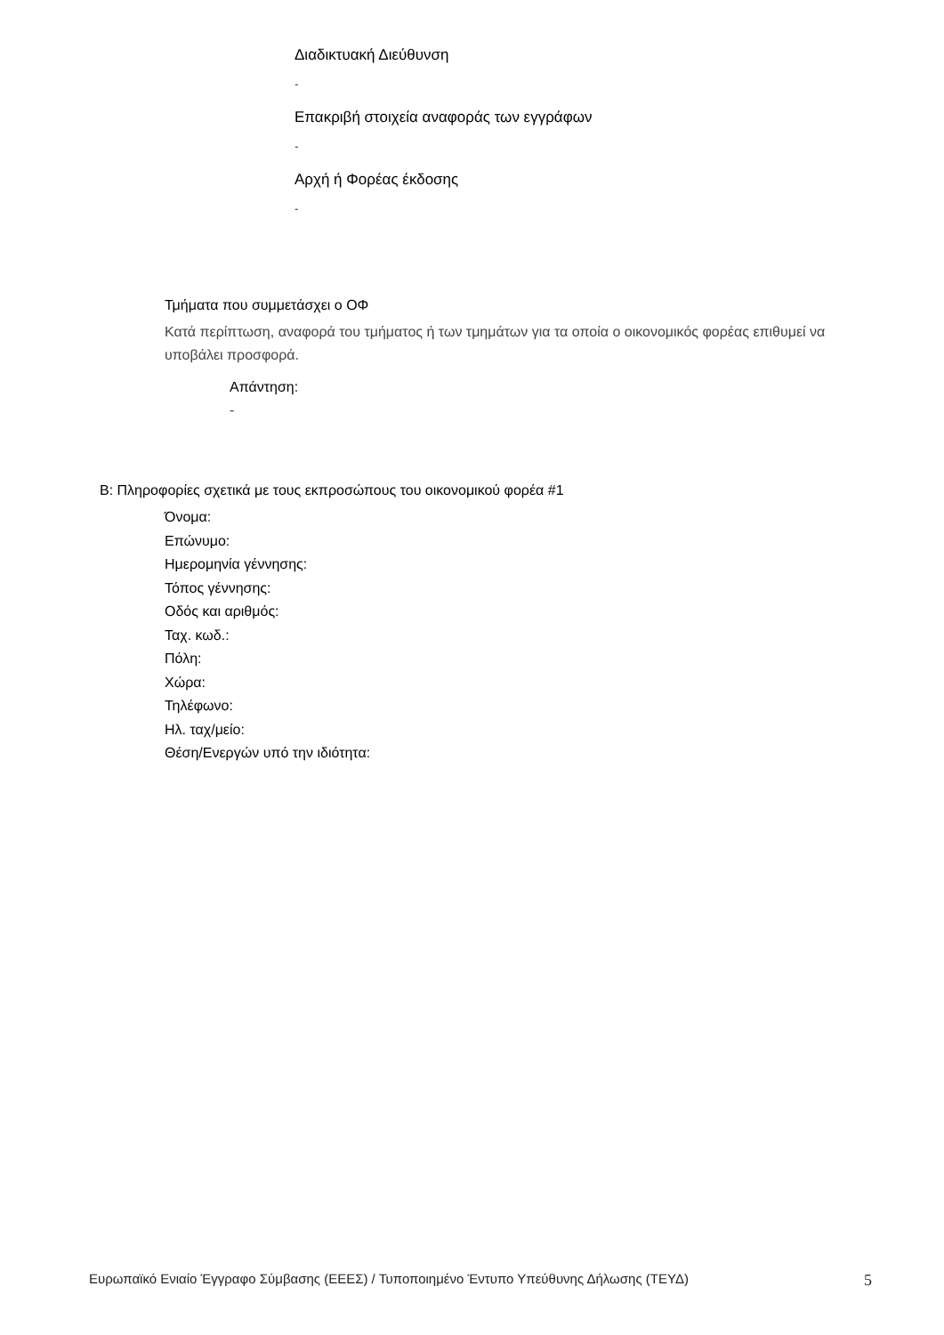Διαδικτυακή Διεύθυνση
-
Επακριβή στοιχεία αναφοράς των εγγράφων
-
Αρχή ή Φορέας έκδοσης
-
Τμήματα που συμμετάσχει ο ΟΦ
Κατά περίπτωση, αναφορά του τμήματος ή των τμημάτων για τα οποία ο οικονομικός φορέας επιθυμεί να υποβάλει προσφορά.
Απάντηση:
-
B: Πληροφορίες σχετικά με τους εκπροσώπους του οικονομικού φορέα #1
Όνομα:
Επώνυμο:
Ημερομηνία γέννησης:
Τόπος γέννησης:
Οδός και αριθμός:
Ταχ. κωδ.:
Πόλη:
Χώρα:
Τηλέφωνο:
Ηλ. ταχ/μείο:
Θέση/Ενεργών υπό την ιδιότητα:
Ευρωπαϊκό Ενιαίο Έγγραφο Σύμβασης (ΕΕΕΣ) / Τυποποιημένο Έντυπο Υπεύθυνης Δήλωσης (ΤΕΥΔ) 5